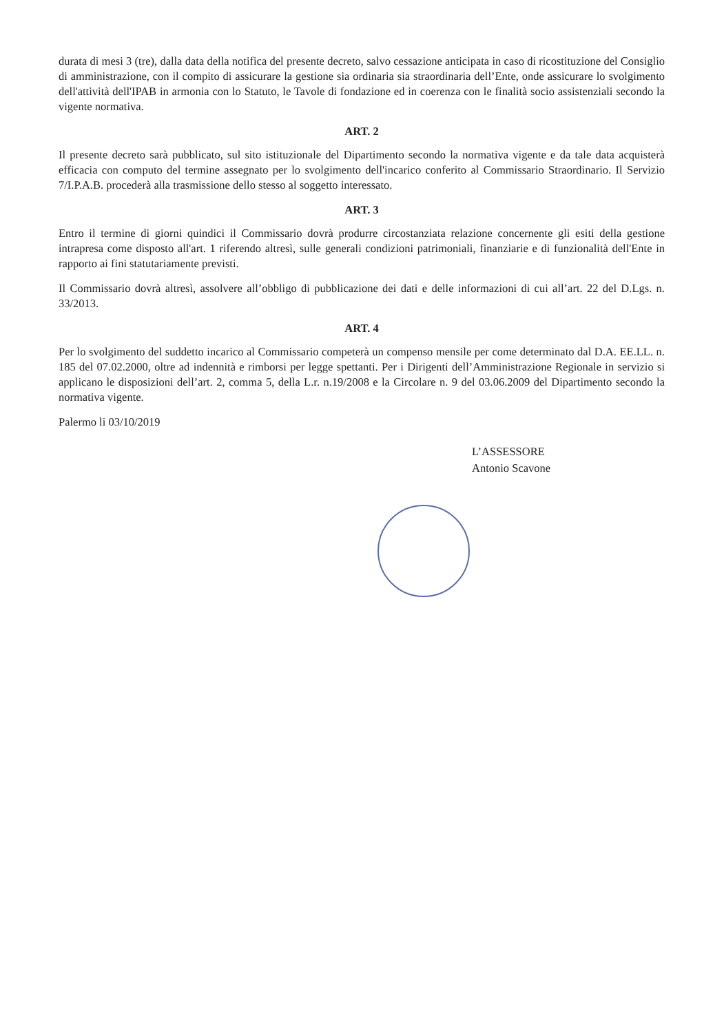durata di mesi 3 (tre), dalla data della notifica del presente decreto, salvo cessazione anticipata in caso di ricostituzione del Consiglio di amministrazione, con il compito di assicurare la gestione sia ordinaria sia straordinaria dell’Ente, onde assicurare lo svolgimento dell'attività dell'IPAB in armonia con lo Statuto, le Tavole di fondazione ed in coerenza con le finalità socio assistenziali secondo la vigente normativa.
ART. 2
Il presente decreto sarà pubblicato, sul sito istituzionale del Dipartimento secondo la normativa vigente e da tale data acquisterà efficacia con computo del termine assegnato per lo svolgimento dell'incarico conferito al Commissario Straordinario. Il Servizio 7/I.P.A.B. procederà alla trasmissione dello stesso al soggetto interessato.
ART. 3
Entro il termine di giorni quindici il Commissario dovrà produrre circostanziata relazione concernente gli esiti della gestione intrapresa come disposto all'art. 1 riferendo altresì, sulle generali condizioni patrimoniali, finanziarie e di funzionalità dell'Ente in rapporto ai fini statutariamente previsti.
Il Commissario dovrà altresì, assolvere all’obbligo di pubblicazione dei dati e delle informazioni di cui all’art. 22 del D.Lgs. n. 33/2013.
ART. 4
Per lo svolgimento del suddetto incarico al Commissario competerà un compenso mensile per come determinato dal D.A. EE.LL. n. 185 del 07.02.2000, oltre ad indennità e rimborsi per legge spettanti. Per i Dirigenti dell’Amministrazione Regionale in servizio si applicano le disposizioni dell’art. 2, comma 5, della L.r. n.19/2008 e la Circolare n. 9 del 03.06.2009 del Dipartimento secondo la normativa vigente.
Palermo li 03/10/2019
L’ASSESSORE
Antonio Scavone